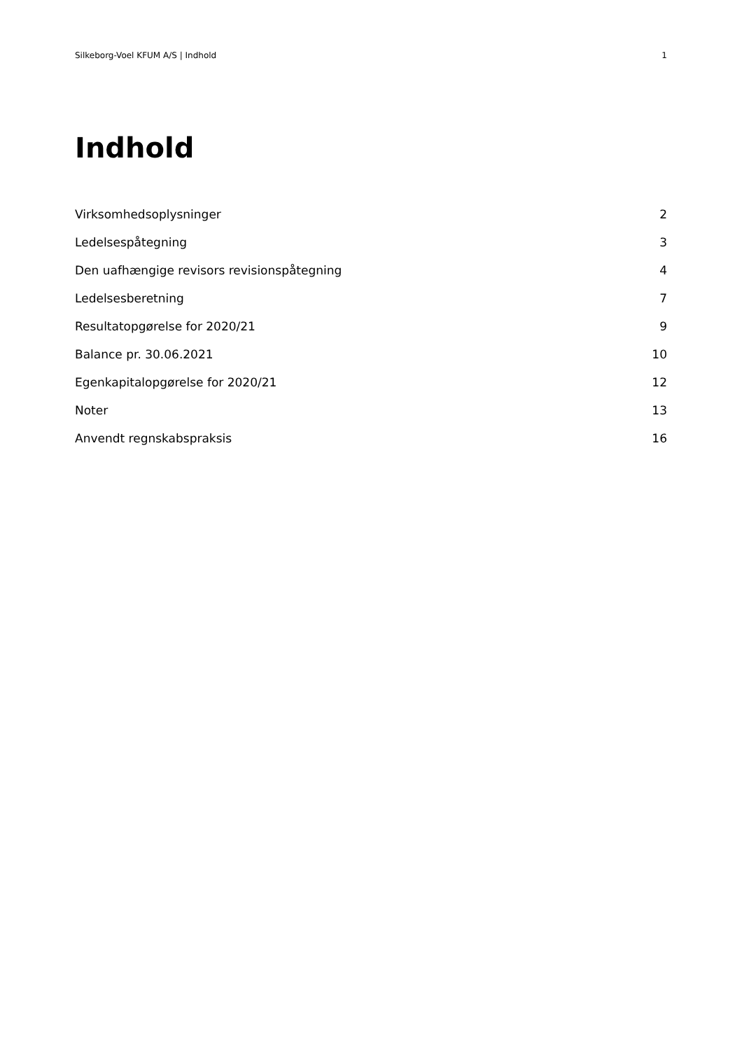Silkeborg-Voel KFUM A/S | Indhold 1
Indhold
Virksomhedsoplysninger 2
Ledelsespåtegning 3
Den uafhængige revisors revisionspåtegning 4
Ledelsesberetning 7
Resultatopgørelse for 2020/21 9
Balance pr. 30.06.2021 10
Egenkapitalopgørelse for 2020/21 12
Noter 13
Anvendt regnskabspraksis 16